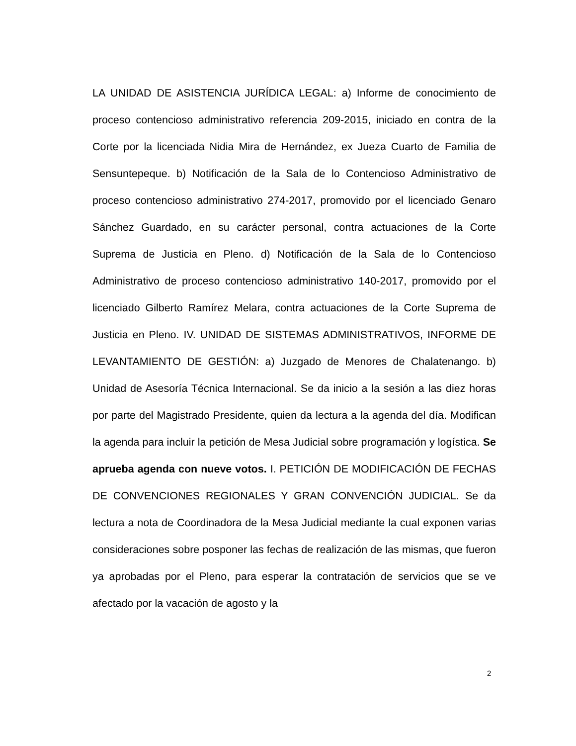LA UNIDAD DE ASISTENCIA JURÍDICA LEGAL: a) Informe de conocimiento de proceso contencioso administrativo referencia 209-2015, iniciado en contra de la Corte por la licenciada Nidia Mira de Hernández, ex Jueza Cuarto de Familia de Sensuntepeque. b) Notificación de la Sala de lo Contencioso Administrativo de proceso contencioso administrativo 274-2017, promovido por el licenciado Genaro Sánchez Guardado, en su carácter personal, contra actuaciones de la Corte Suprema de Justicia en Pleno. d) Notificación de la Sala de lo Contencioso Administrativo de proceso contencioso administrativo 140-2017, promovido por el licenciado Gilberto Ramírez Melara, contra actuaciones de la Corte Suprema de Justicia en Pleno. IV. UNIDAD DE SISTEMAS ADMINISTRATIVOS, INFORME DE LEVANTAMIENTO DE GESTIÓN: a) Juzgado de Menores de Chalatenango. b) Unidad de Asesoría Técnica Internacional. Se da inicio a la sesión a las diez horas por parte del Magistrado Presidente, quien da lectura a la agenda del día. Modifican la agenda para incluir la petición de Mesa Judicial sobre programación y logística. Se aprueba agenda con nueve votos. I. PETICIÓN DE MODIFICACIÓN DE FECHAS DE CONVENCIONES REGIONALES Y GRAN CONVENCIÓN JUDICIAL. Se da lectura a nota de Coordinadora de la Mesa Judicial mediante la cual exponen varias consideraciones sobre posponer las fechas de realización de las mismas, que fueron ya aprobadas por el Pleno, para esperar la contratación de servicios que se ve afectado por la vacación de agosto y la
2